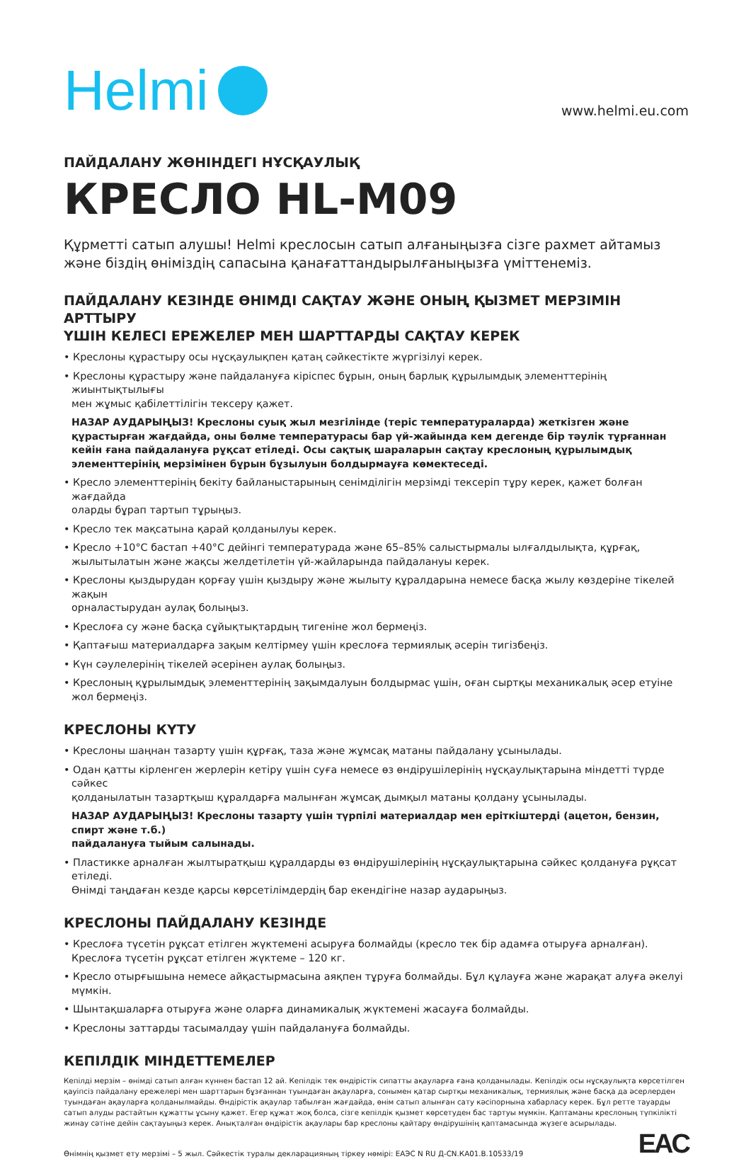Helmi
www.helmi.eu.com
ПАЙДАЛАНУ ЖӨНІНДЕГІ НҰСҚАУЛЫҚ
КРЕСЛО HL-M09
Құрметті сатып алушы! Helmi креслосын сатып алғаныңызға сізге рахмет айтамыз
және біздің өніміздің сапасына қанағаттандырылғаныңызға үміттенеміз.
ПАЙДАЛАНУ КЕЗІНДЕ ӨНІМДІ САҚТАУ ЖӘНЕ ОНЫҢ ҚЫЗМЕТ МЕРЗІМІН АРТТЫРУ
ҮШІН КЕЛЕСІ ЕРЕЖЕЛЕР МЕН ШАРТТАРДЫ САҚТАУ КЕРЕК
• Креслоны құрастыру осы нұсқаулықпен қатаң сәйкестікте жүргізілуі керек.
• Креслоны құрастыру және пайдалануға кіріспес бұрын, оның барлық құрылымдық элементтерінің жиынтықтылығы
мен жұмыс қабілеттілігін тексеру қажет.
НАЗАР АУДАРЫҢЫЗ! Креслоны суық жыл мезгілінде (теріс температураларда) жеткізген және құрастырған жағдайда, оны бөлме температурасы бар үй-жайында кем дегенде бір тәулік тұрғаннан кейін ғана пайдалануға рұқсат етіледі. Осы сақтық шараларын сақтау креслоның құрылымдық элементтерінің мерзімінен бұрын бұзылуын болдырмауға көмектеседі.
• Кресло элементтерінің бекіту байланыстарының сенімділігін мерзімді тексеріп тұру керек, қажет болған жағдайда
оларды бұрап тартып тұрыңыз.
• Кресло тек мақсатына қарай қолданылуы керек.
• Кресло +10°С бастап +40°С дейінгі температурада және 65–85% салыстырмалы ылғалдылықта, құрғақ, жылытылатын және жақсы желдетілетін үй-жайларында пайдалануы керек.
• Креслоны қыздырудан қорғау үшін қыздыру және жылыту құралдарына немесе басқа жылу көздеріне тікелей жақын
орналастырудан аулақ болыңыз.
• Креслоға су және басқа сұйықтықтардың тигеніне жол бермеңіз.
• Қаптағыш материалдарға зақым келтірмеу үшін креслоға термиялық әсерін тигізбеңіз.
• Күн сәулелерінің тікелей әсерінен аулақ болыңыз.
• Креслоның құрылымдық элементтерінің зақымдалуын болдырмас үшін, оған сыртқы механикалық әсер етуіне жол бермеңіз.
КРЕСЛОНЫ КҮТУ
• Креслоны шаңнан тазарту үшін құрғақ, таза және жұмсақ матаны пайдалану ұсынылады.
• Одан қатты кірленген жерлерін кетіру үшін суға немесе өз өндірушілерінің нұсқаулықтарына міндетті түрде сәйкес
қолданылатын тазартқыш құралдарға малынған жұмсақ дымқыл матаны қолдану ұсынылады.
НАЗАР АУДАРЫҢЫЗ! Креслоны тазарту үшін түрпілі материалдар мен еріткіштерді (ацетон, бензин, спирт және т.б.)
пайдалануға тыйым салынады.
• Пластикке арналған жылтыратқыш құралдарды өз өндірушілерінің нұсқаулықтарына сәйкес қолдануға рұқсат етіледі.
Өнімді таңдаған кезде қарсы көрсетілімдердің бар екендігіне назар аударыңыз.
КРЕСЛОНЫ ПАЙДАЛАНУ КЕЗІНДЕ
• Креслоға түсетін рұқсат етілген жүктемені асыруға болмайды (кресло тек бір адамға отыруға арналған).
Креслоға түсетін рұқсат етілген жүктеме – 120 кг.
• Кресло отырғышына немесе айқастырмасына аяқпен тұруға болмайды. Бұл құлауға және жарақат алуға әкелуі мүмкін.
• Шынтақшаларға отыруға және оларға динамикалық жүктемені жасауға болмайды.
• Креслоны заттарды тасымалдау үшін пайдалануға болмайды.
КЕПІЛДІК МІНДЕТТЕМЕЛЕР
Кепілді мерзім – өнімді сатып алған күннен бастап 12 ай. Кепілдік тек өндірістік сипатты ақауларға ғана қолданылады. Кепілдік осы нұсқаулықта көрсетілген қауіпсіз пайдалану ережелері мен шарттарын бұзғаннан туындаған ақауларға, сонымен қатар сыртқы механикалық, термиялық және басқа да әсерлерден туындаған ақауларға қолданылмайды. Өндірістік ақаулар табылған жағдайда, өнім сатып алынған сату кәсіпорнына хабарласу керек. Бұл ретте тауарды сатып алуды растайтын құжатты ұсыну қажет. Егер құжат жоқ болса, сізге кепілдік қызмет көрсетуден бас тартуы мүмкін. Қаптаманы креслоның түпкілікті жинау сәтіне дейін сақтауыңыз керек. Анықталған өндірістік ақаулары бар креслоны қайтару өндірушінің қаптамасында жүзеге асырылады.
Өнімнің қызмет ету мерзімі – 5 жыл. Сәйкестік туралы декларацияның тіркеу нөмірі: ЕАЭС N RU Д-CN.КА01.В.10533/19
EAC